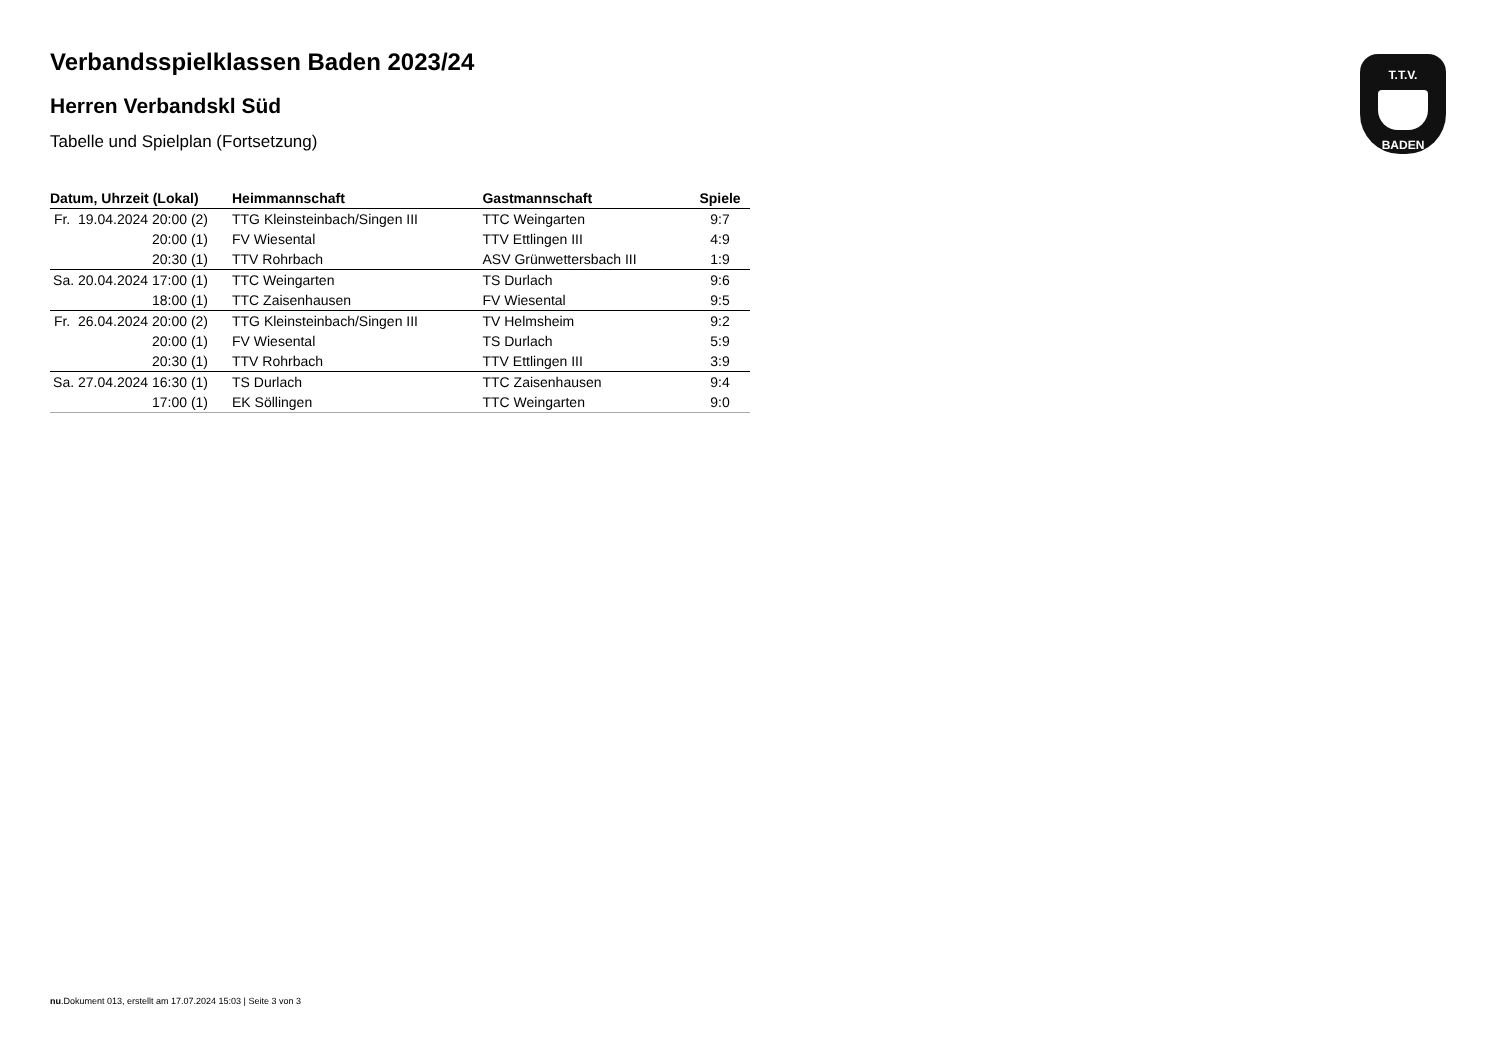T.T.V.
BADEN
Verbandsspielklassen Baden 2023/24
Herren Verbandskl Süd
Tabelle und Spielplan (Fortsetzung)
| Datum, Uhrzeit (Lokal) | Heimmannschaft | Gastmannschaft | Spiele |
| --- | --- | --- | --- |
| Fr. 19.04.2024 20:00 (2) | TTG Kleinsteinbach/Singen III | TTC Weingarten | 9:7 |
| 20:00 (1) | FV Wiesental | TTV Ettlingen III | 4:9 |
| 20:30 (1) | TTV Rohrbach | ASV Grünwettersbach III | 1:9 |
| Sa. 20.04.2024 17:00 (1) | TTC Weingarten | TS Durlach | 9:6 |
| 18:00 (1) | TTC Zaisenhausen | FV Wiesental | 9:5 |
| Fr. 26.04.2024 20:00 (2) | TTG Kleinsteinbach/Singen III | TV Helmsheim | 9:2 |
| 20:00 (1) | FV Wiesental | TS Durlach | 5:9 |
| 20:30 (1) | TTV Rohrbach | TTV Ettlingen III | 3:9 |
| Sa. 27.04.2024 16:30 (1) | TS Durlach | TTC Zaisenhausen | 9:4 |
| 17:00 (1) | EK Söllingen | TTC Weingarten | 9:0 |
nu.Dokument 013, erstellt am 17.07.2024 15:03 | Seite 3 von 3